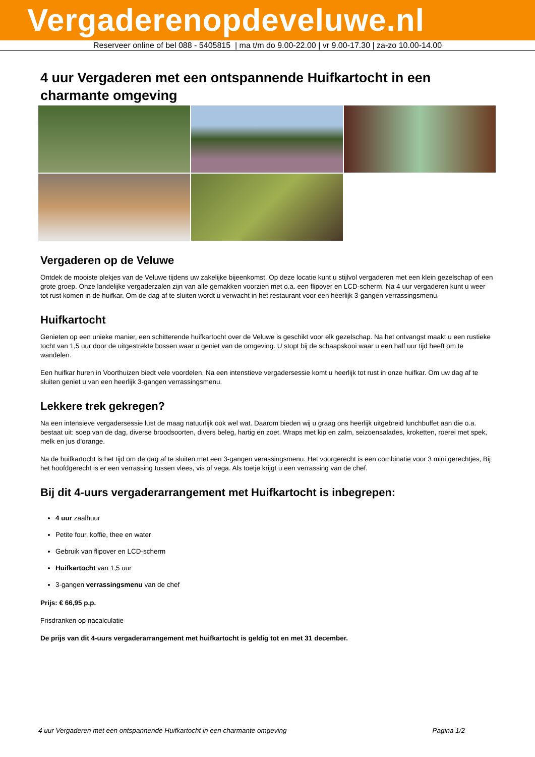Vergaderenopdeveluwe.nl
Reserveer online of bel 088 - 5405815 | ma t/m do 9.00-22.00 | vr 9.00-17.30 | za-zo 10.00-14.00
4 uur Vergaderen met een ontspannende Huifkartocht in een charmante omgeving
Vergaderen op de Veluwe
Ontdek de mooiste plekjes van de Veluwe tijdens uw zakelijke bijeenkomst. Op deze locatie kunt u stijlvol vergaderen met een klein gezelschap of een grote groep. Onze landelijke vergaderzalen zijn van alle gemakken voorzien met o.a. een flipover en LCD-scherm. Na 4 uur vergaderen kunt u weer tot rust komen in de huifkar. Om de dag af te sluiten wordt u verwacht in het restaurant voor een heerlijk 3-gangen verrassingsmenu.
Huifkartocht
Genieten op een unieke manier, een schitterende huifkartocht over de Veluwe is geschikt voor elk gezelschap. Na het ontvangst maakt u een rustieke tocht van 1,5 uur door de uitgestrekte bossen waar u geniet van de omgeving. U stopt bij de schaapskooi waar u een half uur tijd heeft om te wandelen.
Een huifkar huren in Voorthuizen biedt vele voordelen. Na een intenstieve vergadersessie komt u heerlijk tot rust in onze huifkar. Om uw dag af te sluiten geniet u van een heerlijk 3-gangen verrassingsmenu.
Lekkere trek gekregen?
Na een intensieve vergadersessie lust de maag natuurlijk ook wel wat. Daarom bieden wij u graag ons heerlijk uitgebreid lunchbuffet aan die o.a. bestaat uit: soep van de dag, diverse broodsoorten, divers beleg, hartig en zoet. Wraps met kip en zalm, seizoensalades, kroketten, roerei met spek, melk en jus d'orange.
Na de huifkartocht is het tijd om de dag af te sluiten met een 3-gangen verassingsmenu. Het voorgerecht is een combinatie voor 3 mini gerechtjes, Bij het hoofdgerecht is er een verrassing tussen vlees, vis of vega. Als toetje krijgt u een verrassing van de chef.
Bij dit 4-uurs vergaderarrangement met Huifkartocht is inbegrepen:
4 uur zaalhuur
Petite four, koffie, thee en water
Gebruik van flipover en LCD-scherm
Huifkartocht van 1,5 uur
3-gangen verrassingsmenu van de chef
Prijs: € 66,95 p.p.
Frisdranken op nacalculatie
De prijs van dit 4-uurs vergaderarrangement met huifkartocht is geldig tot en met 31 december.
4 uur Vergaderen met een ontspannende Huifkartocht in een charmante omgeving Pagina 1/2